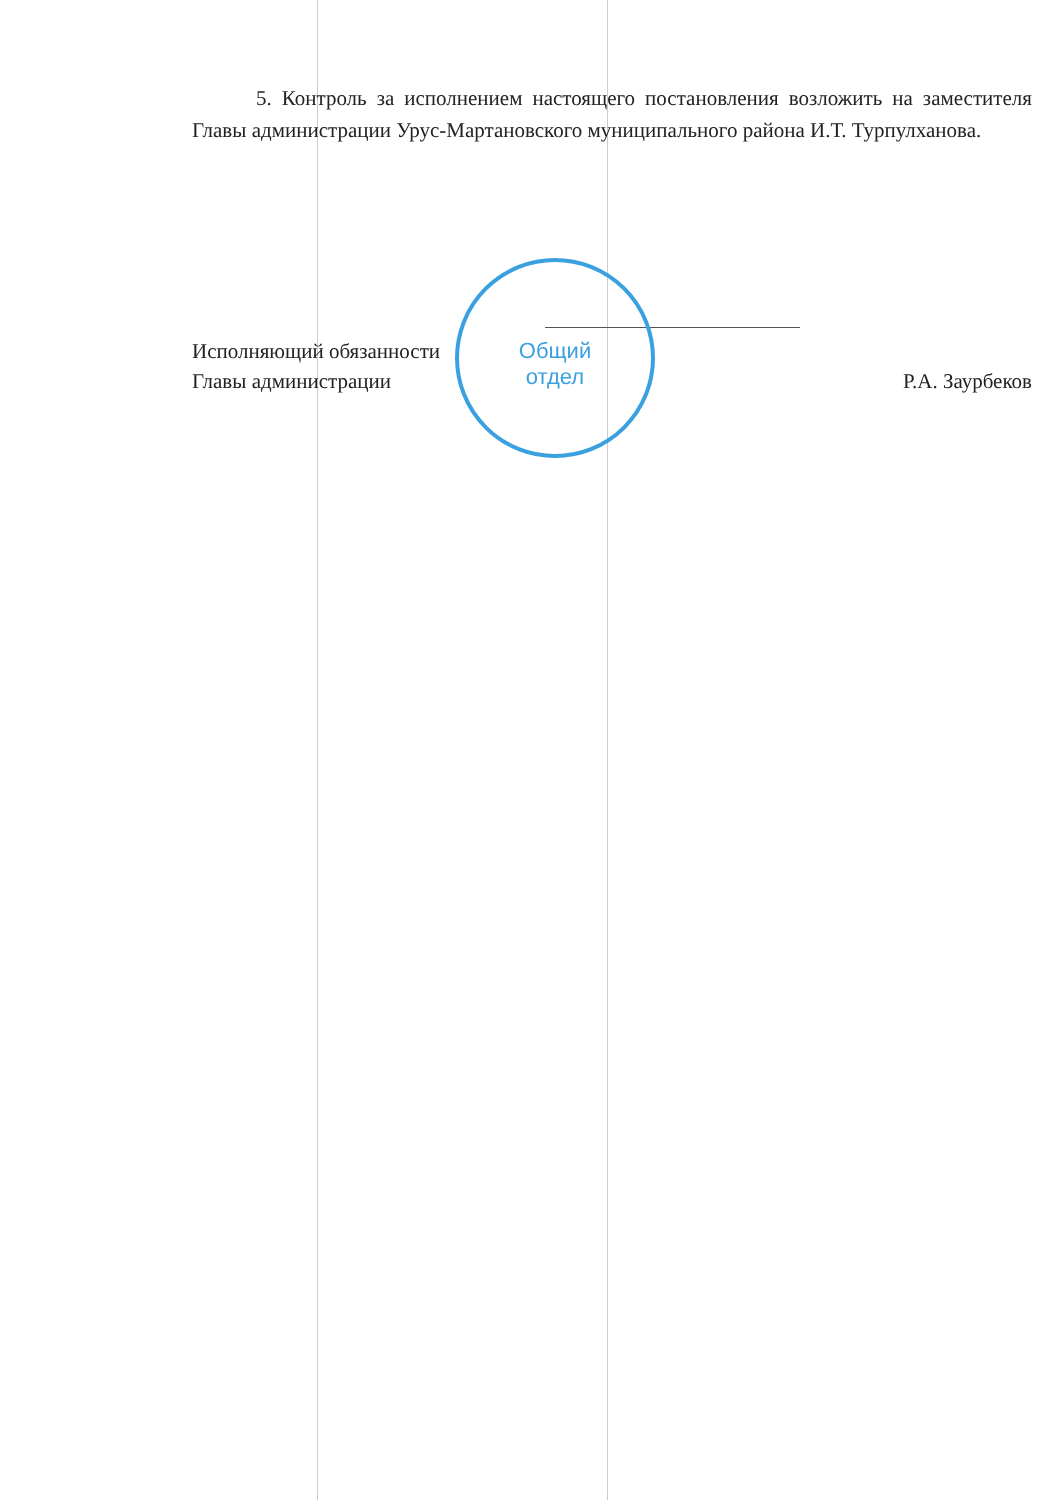Общий
отдел
5. Контроль за исполнением настоящего постановления возложить на заместителя Главы администрации Урус-Мартановского муниципального района И.Т. Турпулханова.
Исполняющий обязанности
Главы администрации
Р.А. Заурбеков